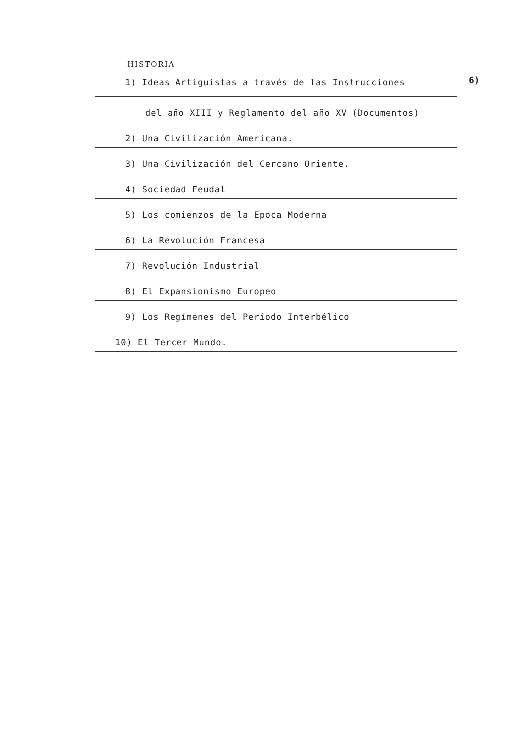HISTORIA
6)
1) Ideas Artiguistas a través de las Instrucciones
del año XIII y Reglamento del año XV (Documentos)
2) Una Civilización Americana.
3) Una Civilización del Cercano Oriente.
4) Sociedad Feudal
5) Los comienzos de la Epoca Moderna
6) La Revolución Francesa
7) Revolución Industrial
8) El Expansionismo Europeo
9) Los Regímenes del Período Interbélico
10) El Tercer Mundo.